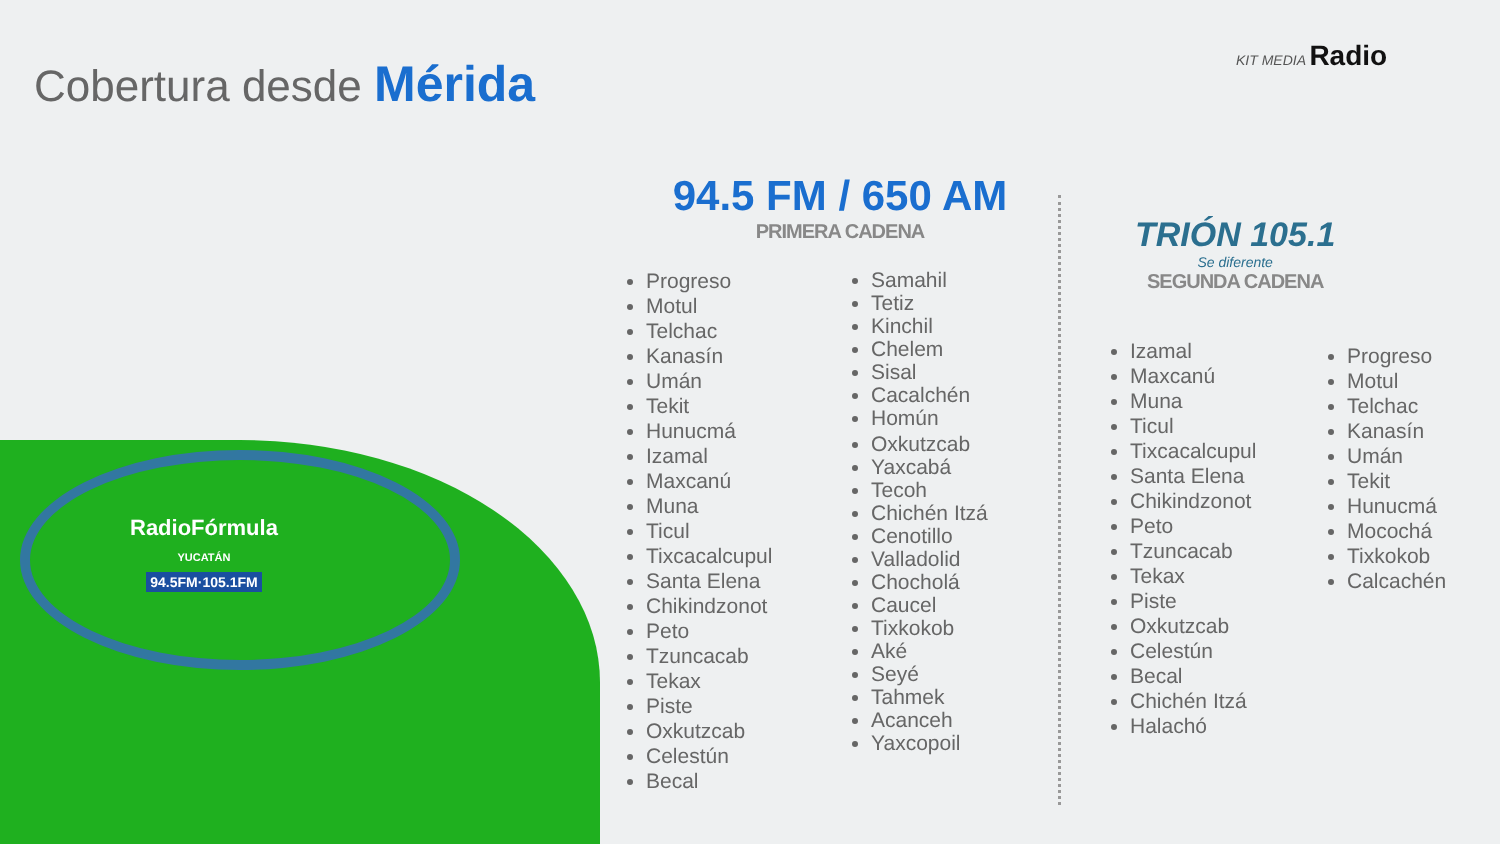Cobertura desde Mérida
KIT MEDIA Radio
RadioFórmula
YUCATÁN
94.5FM·105.1FM
94.5 FM / 650 AM
PRIMERA CADENA
Progreso
Motul
Telchac
Kanasín
Umán
Tekit
Hunucmá
Izamal
Maxcanú
Muna
Ticul
Tixcacalcupul
Santa Elena
Chikindzonot
Peto
Tzuncacab
Tekax
Piste
Oxkutzcab
Celestún
Becal
Samahil
Tetiz
Kinchil
Chelem
Sisal
Cacalchén
Homún
Oxkutzcab
Yaxcabá
Tecoh
Chichén Itzá
Cenotillo
Valladolid
Chocholá
Caucel
Tixkokob
Aké
Seyé
Tahmek
Acanceh
Yaxcopoil
TRIÓN 105.1
Se diferente
SEGUNDA CADENA
Izamal
Maxcanú
Muna
Ticul
Tixcacalcupul
Santa Elena
Chikindzonot
Peto
Tzuncacab
Tekax
Piste
Oxkutzcab
Celestún
Becal
Chichén Itzá
Halachó
Progreso
Motul
Telchac
Kanasín
Umán
Tekit
Hunucmá
Mocochá
Tixkokob
Calcachén